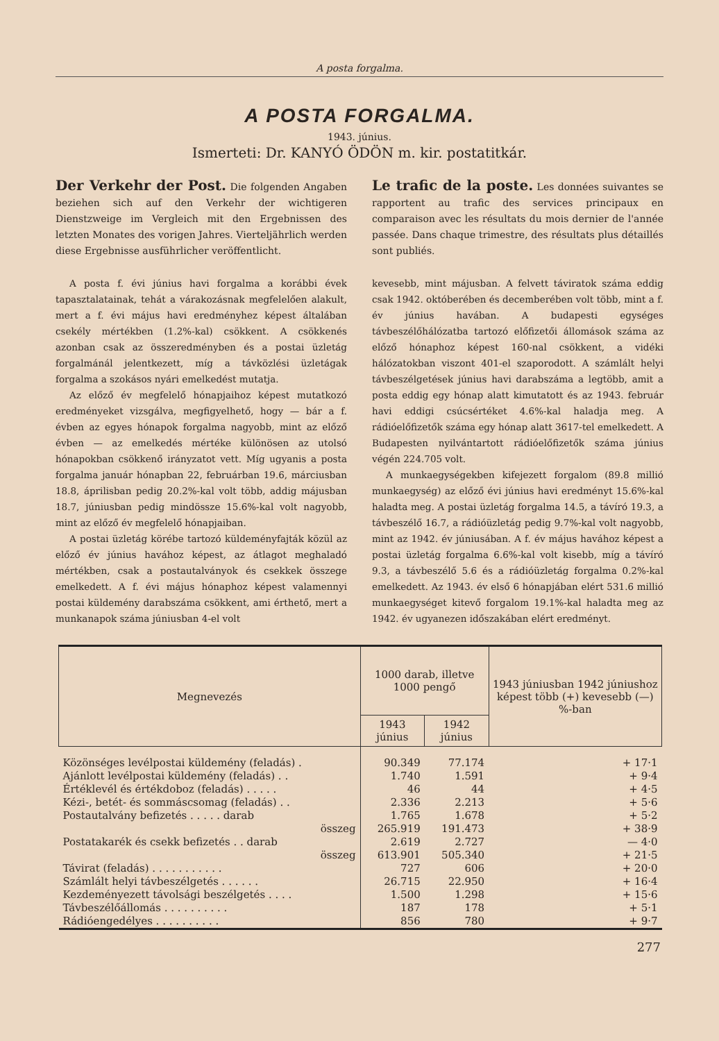A posta forgalma.
A POSTA FORGALMA.
1943. június.
Ismerteti: Dr. KANYÓ ÖDÖN m. kir. postatitkár.
Der Verkehr der Post.
Die folgenden Angaben beziehen sich auf den Verkehr der wichtigeren Dienstzweige im Vergleich mit den Ergebnissen des letzten Monates des vorigen Jahres. Vierteljährlich werden diese Ergebnisse ausführlicher veröffentlicht.
Le trafic de la poste.
Les données suivantes se rapportent au trafic des services principaux en comparaison avec les résultats du mois dernier de l'année passée. Dans chaque trimestre, des résultats plus détaillés sont publiés.
A posta f. évi június havi forgalma a korábbi évek tapasztalatainak, tehát a várakozásnak megfelelően alakult, mert a f. évi május havi eredményhez képest általában csekély mértékben (1.2%-kal) csökkent. A csökkenés azonban csak az összeredményben és a postai üzletág forgalmánál jelentkezett, míg a távközlési üzletágak forgalma a szokásos nyári emelkedést mutatja.
Az előző év megfelelő hónapjaihoz képest mutatkozó eredményeket vizsgálva, megfigyelhető, hogy — bár a f. évben az egyes hónapok forgalma nagyobb, mint az előző évben — az emelkedés mértéke különösen az utolsó hónapokban csökkenő irányzatot vett. Míg ugyanis a posta forgalma január hónapban 22, februárban 19.6, márciusban 18.8, áprilisban pedig 20.2%-kal volt több, addig májusban 18.7, júniusban pedig mindössze 15.6%-kal volt nagyobb, mint az előző év megfelelő hónapjaiban.
A postai üzletág körébe tartozó küldeményfajták közül az előző év június havához képest, az átlagot meghaladó mértékben, csak a postautalványok és csekkek összege emelkedett. A f. évi május hónaphoz képest valamennyi postai küldemény darabszáma csökkent, ami érthető, mert a munkanapok száma júniusban 4-el volt
kevesebb, mint májusban. A felvett táviratok száma eddig csak 1942. októberében és decemberében volt több, mint a f. év június havában. A budapesti egységes távbeszélőhálózatba tartozó előfizetői állomások száma az előző hónaphoz képest 160-nal csökkent, a vidéki hálózatokban viszont 401-el szaporodott. A számlált helyi távbeszélgetések június havi darabszáma a legtöbb, amit a posta eddig egy hónap alatt kimutatott és az 1943. február havi eddigi csúcsértéket 4.6%-kal haladja meg. A rádióelőfizetők száma egy hónap alatt 3617-tel emelkedett. A Budapesten nyilvántartott rádióelőfizetők száma június végén 224.705 volt.
A munkaegységekben kifejezett forgalom (89.8 millió munkaegység) az előző évi június havi eredményt 15.6%-kal haladta meg. A postai üzletág forgalma 14.5, a távíró 19.3, a távbeszélő 16.7, a rádióüzletág pedig 9.7%-kal volt nagyobb, mint az 1942. év júniusában. A f. év május havához képest a postai üzletág forgalma 6.6%-kal volt kisebb, míg a távíró 9.3, a távbeszélő 5.6 és a rádióüzletág forgalma 0.2%-kal emelkedett. Az 1943. év első 6 hónapjában elért 531.6 millió munkaegységet kitevő forgalom 19.1%-kal haladta meg az 1942. év ugyanezen időszakában elért eredményt.
| Megnevezés | 1000 darab, illetve 1000 pengő | | 1943 júniusban 1942 júniushoz képest több (+) kevesebb (—) %-ban |
| --- | --- | --- | --- |
| | 1943 június | 1942 június | |
| Közönséges levélpostai küldemény (feladás) . | 90.349 | 77.174 | + 17·1 |
| Ajánlott levélpostai küldemény (feladás) . . | 1.740 | 1.591 | + 9·4 |
| Értéklevél és értékdoboz (feladás) . . . . . | 46 | 44 | + 4·5 |
| Kézi-, betét- és sommáscsomag (feladás) . . | 2.336 | 2.213 | + 5·6 |
| Postautalvány befizetés . . . . . darab | 1.765 | 1.678 | + 5·2 |
| összeg | 265.919 | 191.473 | + 38·9 |
| Postatakarék és csekk befizetés . . darab | 2.619 | 2.727 | — 4·0 |
| összeg | 613.901 | 505.340 | + 21·5 |
| Távirat (feladás) . . . . . . . . . . . | 727 | 606 | + 20·0 |
| Számlált helyi távbeszélgetés . . . . . . | 26.715 | 22.950 | + 16·4 |
| Kezdeményezett távolsági beszélgetés . . . . | 1.500 | 1.298 | + 15·6 |
| Távbeszélőállomás . . . . . . . . . . | 187 | 178 | + 5·1 |
| Rádióengedélyes . . . . . . . . . . | 856 | 780 | + 9·7 |
277